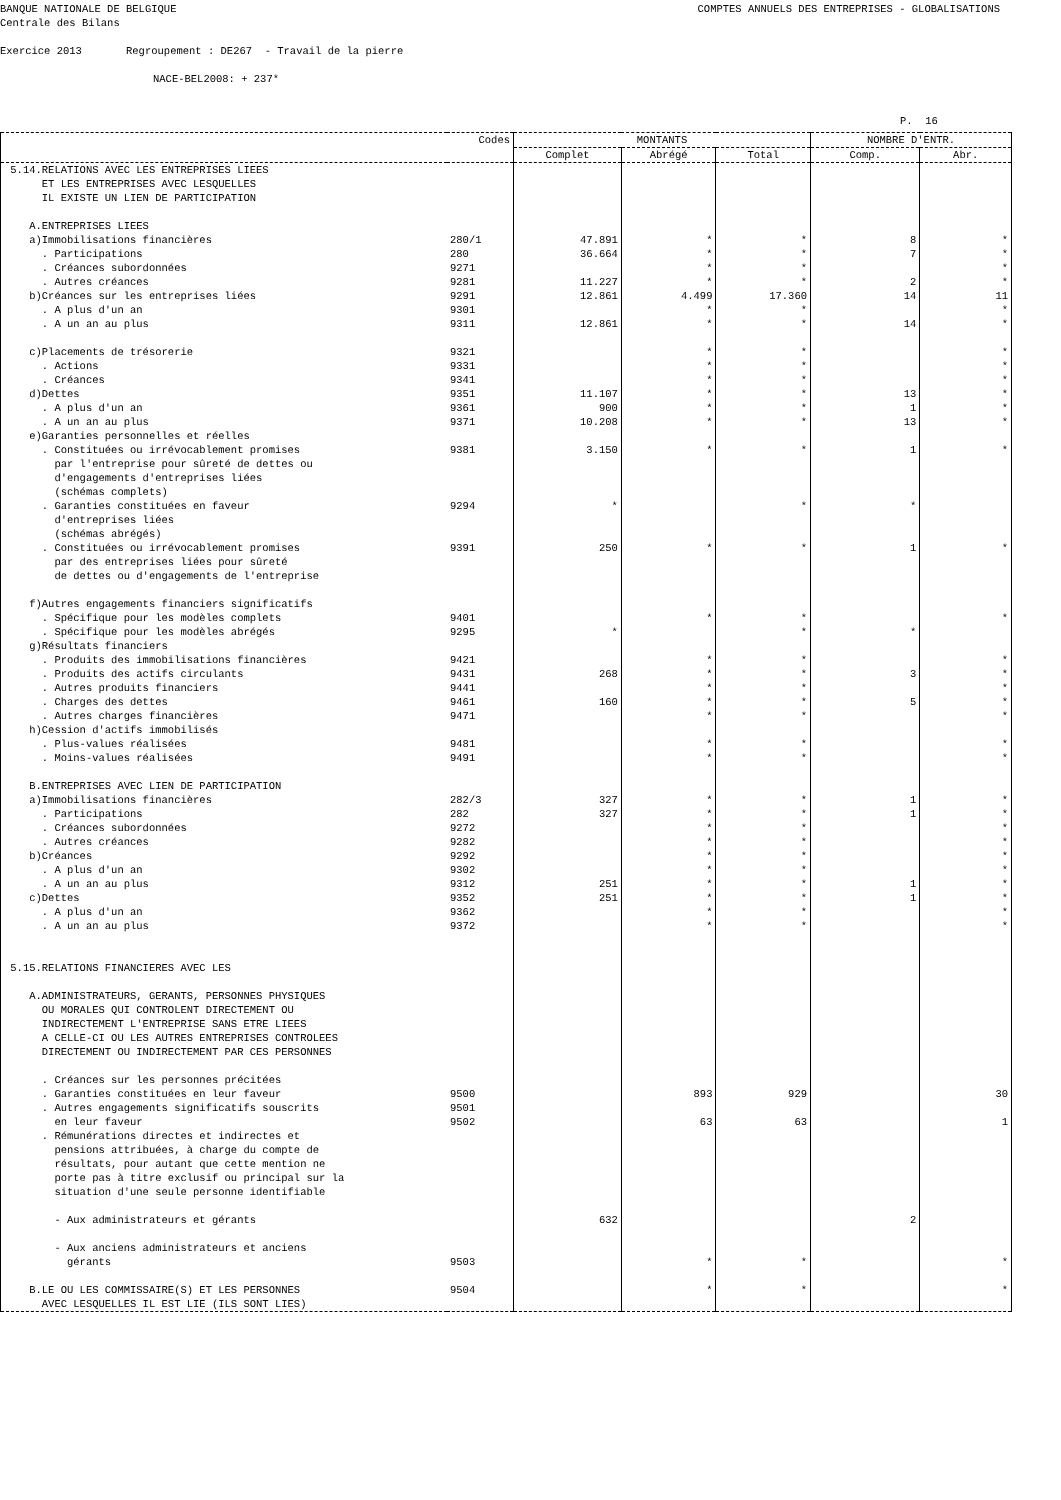BANQUE NATIONALE DE BELGIQUE COMPTES ANNUELS DES ENTREPRISES - GLOBALISATIONS
Centrale des Bilans
Exercice 2013 Regroupement : DE267 - Travail de la pierre
NACE-BEL2008: + 237*
P. 16
| | Codes | MONTANTS | | | NOMBRE D'ENTR. | |
| --- | --- | --- | --- | --- | --- | --- |
| | | Complet | Abrégé | Total | Comp. | Abr. |
| 5.14.RELATIONS AVEC LES ENTREPRISES LIEES ET LES ENTREPRISES AVEC LESQUELLES IL EXISTE UN LIEN DE PARTICIPATION A.ENTREPRISES LIEES a)Immobilisations financières . Participations . Créances subordonnées . Autres créances b)Créances sur les entreprises liées . A plus d'un an . A un an au plus c)Placements de trésorerie . Actions . Créances d)Dettes . A plus d'un an . A un an au plus e)Garanties personnelles et réelles . Constituées ou irrévocablement promises par l'entreprise pour sûreté de dettes ou d'engagements d'entreprises liées (schémas complets) . Garanties constituées en faveur d'entreprises liées (schémas abrégés) . Constituées ou irrévocablement promises par des entreprises liées pour sûreté de dettes ou d'engagements de l'entreprise f)Autres engagements financiers significatifs . Spécifique pour les modèles complets . Spécifique pour les modèles abrégés g)Résultats financiers . Produits des immobilisations financières . Produits des actifs circulants . Autres produits financiers . Charges des dettes . Autres charges financières h)Cession d'actifs immobilisés . Plus-values réalisées . Moins-values réalisées B.ENTREPRISES AVEC LIEN DE PARTICIPATION a)Immobilisations financières . Participations . Créances subordonnées . Autres créances b)Créances . A plus d'un an . A un an au plus c)Dettes . A plus d'un an . A un an au plus 5.15.RELATIONS FINANCIERES AVEC LES A.ADMINISTRATEURS, GERANTS, PERSONNES PHYSIQUES OU MORALES QUI CONTROLENT DIRECTEMENT OU INDIRECTEMENT L'ENTREPRISE SANS ETRE LIEES A CELLE-CI OU LES AUTRES ENTREPRISES CONTROLEES DIRECTEMENT OU INDIRECTEMENT PAR CES PERSONNES . Créances sur les personnes précitées . Garanties constituées en leur faveur . Autres engagements significatifs souscrits en leur faveur . Rémunérations directes et indirectes et pensions attribuées, à charge du compte de résultats, pour autant que cette mention ne porte pas à titre exclusif ou principal sur la situation d'une seule personne identifiable - Aux administrateurs et gérants - Aux anciens administrateurs et anciens gérants B.LE OU LES COMMISSAIRE(S) ET LES PERSONNES AVEC LESQUELLES IL EST LIE (ILS SONT LIES) | 280/1 280 9271 9281 9291 9301 9311 9321 9331 9341 9351 9361 9371 9381 9294 9391 9401 9295 9421 9431 9441 9461 9471 9481 9491 282/3 282 9272 9282 9292 9302 9312 9352 9362 9372 9500 9501 9502 9503 9504 | 47.891 36.664 11.227 12.861 12.861 11.107 900 10.208 3.150 * 250 * 268 160 327 327 251 251 632 | * * * * 4.499 * * * * * * * * * * * * * * * * * * * * * * * * * * * * 893 63 * * | * * * * 17.360 * * * * * * * * * * * * * * * * * * * * * * * * * * * * * * 929 63 * * | 8 7 2 14 14 13 1 13 1 * 1 * 3 5 1 1 1 1 2 | * * * * 11 * * * * * * * * * * * * * * * * * * * * * * * * * * * * 30 1 * * |